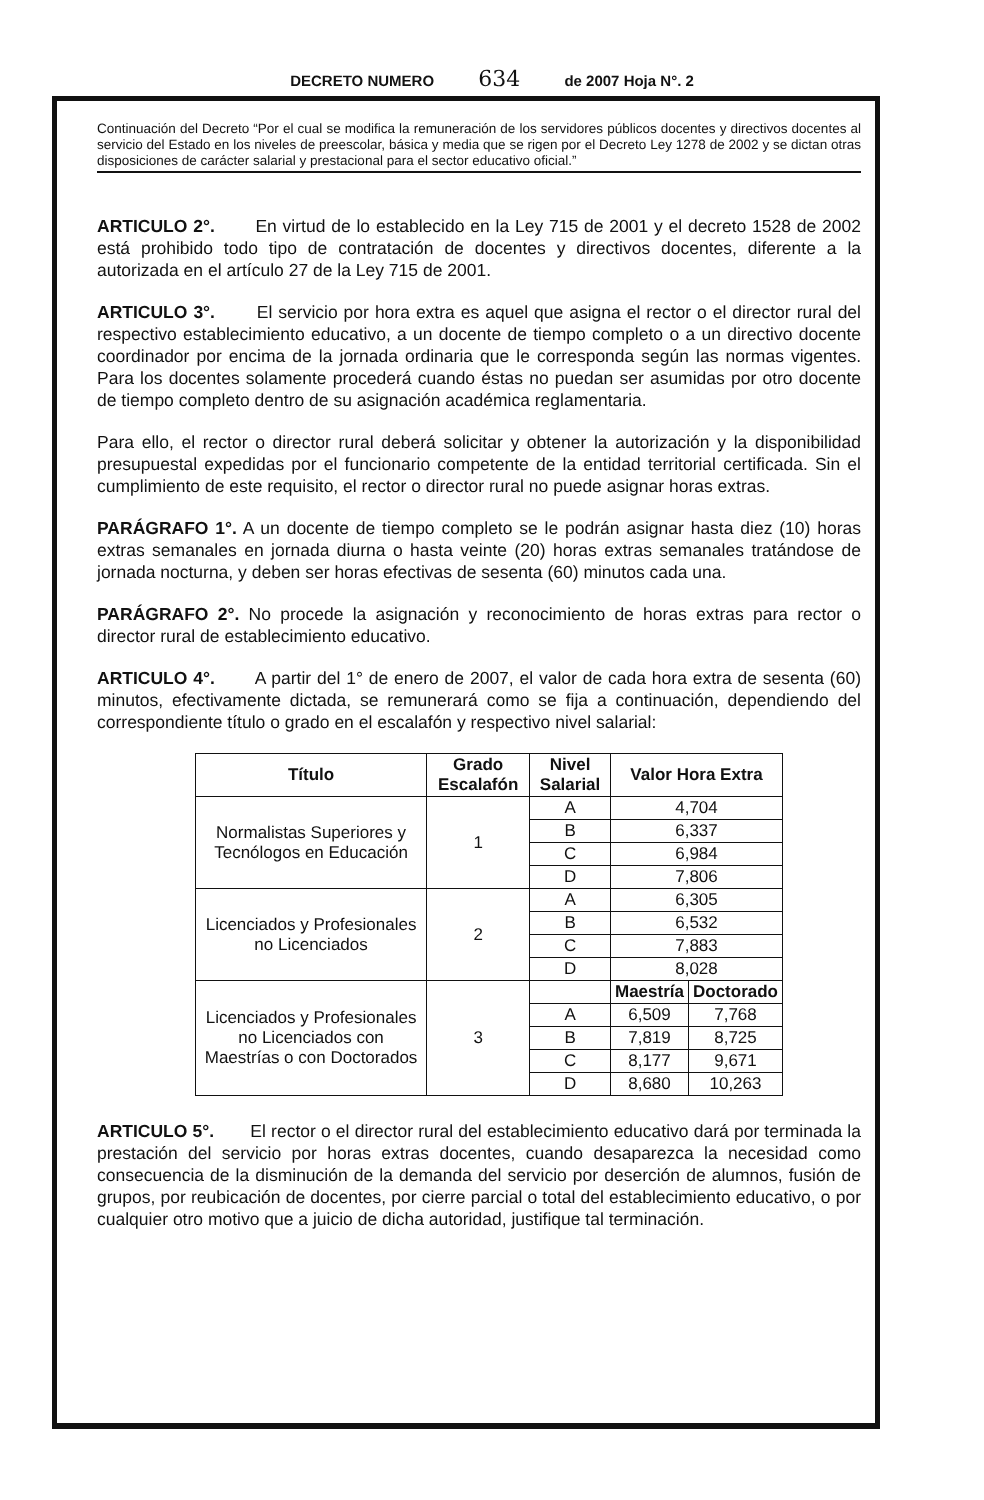DECRETO NUMERO 634 de 2007 Hoja N°. 2
Continuación del Decreto “Por el cual se modifica la remuneración de los servidores públicos docentes y directivos docentes al servicio del Estado en los niveles de preescolar, básica y media que se rigen por el Decreto Ley 1278 de 2002 y se dictan otras disposiciones de carácter salarial y prestacional para el sector educativo oficial.”
ARTICULO 2°. En virtud de lo establecido en la Ley 715 de 2001 y el decreto 1528 de 2002 está prohibido todo tipo de contratación de docentes y directivos docentes, diferente a la autorizada en el artículo 27 de la Ley 715 de 2001.
ARTICULO 3°. El servicio por hora extra es aquel que asigna el rector o el director rural del respectivo establecimiento educativo, a un docente de tiempo completo o a un directivo docente coordinador por encima de la jornada ordinaria que le corresponda según las normas vigentes. Para los docentes solamente procederá cuando éstas no puedan ser asumidas por otro docente de tiempo completo dentro de su asignación académica reglamentaria.
Para ello, el rector o director rural deberá solicitar y obtener la autorización y la disponibilidad presupuestal expedidas por el funcionario competente de la entidad territorial certificada. Sin el cumplimiento de este requisito, el rector o director rural no puede asignar horas extras.
PARÁGRAFO 1°. A un docente de tiempo completo se le podrán asignar hasta diez (10) horas extras semanales en jornada diurna o hasta veinte (20) horas extras semanales tratándose de jornada nocturna, y deben ser horas efectivas de sesenta (60) minutos cada una.
PARÁGRAFO 2°. No procede la asignación y reconocimiento de horas extras para rector o director rural de establecimiento educativo.
ARTICULO 4°. A partir del 1° de enero de 2007, el valor de cada hora extra de sesenta (60) minutos, efectivamente dictada, se remunerará como se fija a continuación, dependiendo del correspondiente título o grado en el escalafón y respectivo nivel salarial:
| Título | Grado Escalafón | Nivel Salarial | Valor Hora Extra | |
| --- | --- | --- | --- | --- |
| Normalistas Superiores y Tecnólogos en Educación | 1 | A | 4,704 | |
| | | B | 6,337 | |
| | | C | 6,984 | |
| | | D | 7,806 | |
| Licenciados y Profesionales no Licenciados | 2 | A | 6,305 | |
| | | B | 6,532 | |
| | | C | 7,883 | |
| | | D | 8,028 | |
| Licenciados y Profesionales no Licenciados con Maestrías o con Doctorados | 3 | | Maestría | Doctorado |
| | | A | 6,509 | 7,768 |
| | | B | 7,819 | 8,725 |
| | | C | 8,177 | 9,671 |
| | | D | 8,680 | 10,263 |
ARTICULO 5°. El rector o el director rural del establecimiento educativo dará por terminada la prestación del servicio por horas extras docentes, cuando desaparezca la necesidad como consecuencia de la disminución de la demanda del servicio por deserción de alumnos, fusión de grupos, por reubicación de docentes, por cierre parcial o total del establecimiento educativo, o por cualquier otro motivo que a juicio de dicha autoridad, justifique tal terminación.